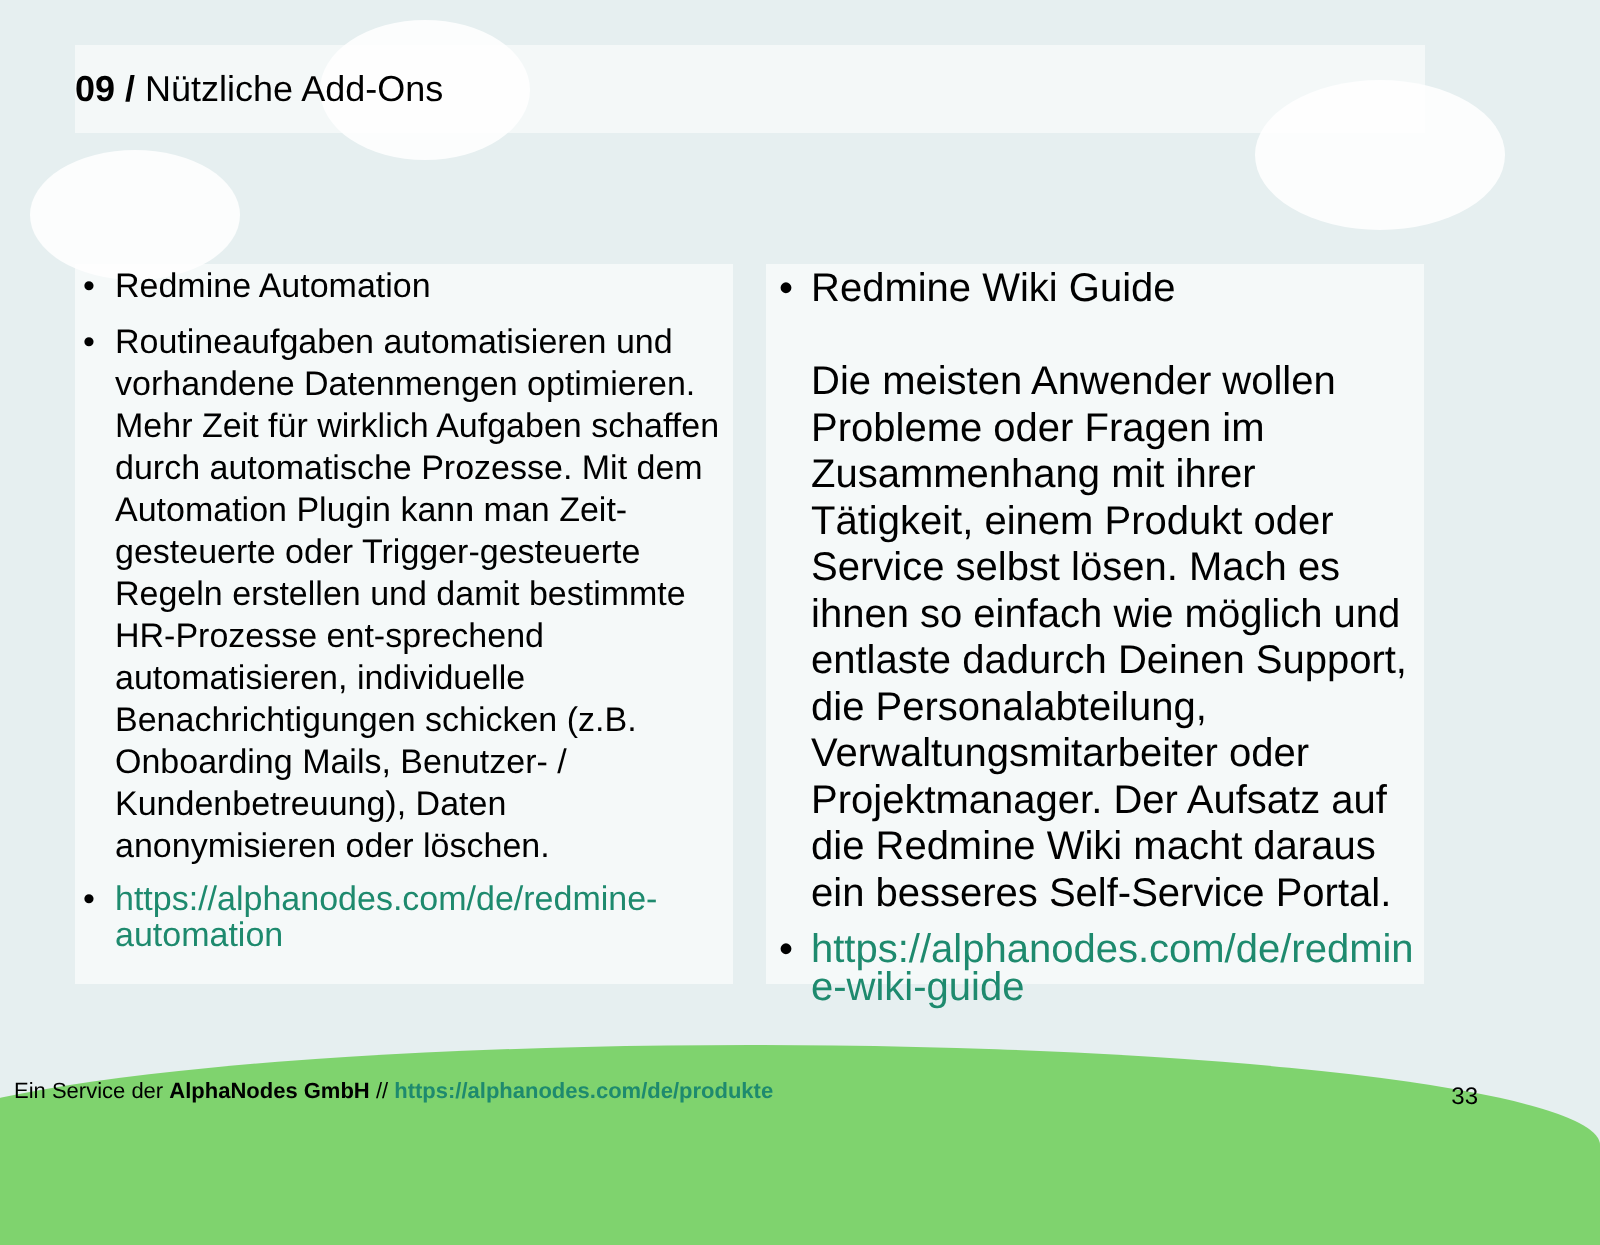09 / Nützliche Add-Ons
• Redmine Automation
• Routineaufgaben automatisieren und vorhandene Datenmengen optimieren. Mehr Zeit für wirklich Aufgaben schaffen durch automatische Prozesse. Mit dem Automation Plugin kann man Zeit-gesteuerte oder Trigger-gesteuerte Regeln erstellen und damit bestimmte HR-Prozesse ent-sprechend automatisieren, individuelle Benachrichtigungen schicken (z.B. Onboarding Mails, Benutzer- / Kundenbetreuung), Daten anonymisieren oder löschen.
• https://alphanodes.com/de/redmine-automation
• Redmine Wiki Guide
Die meisten Anwender wollen Probleme oder Fragen im Zusammenhang mit ihrer Tätigkeit, einem Produkt oder Service selbst lösen. Mach es ihnen so einfach wie möglich und entlaste dadurch Deinen Support, die Personalabteilung, Verwaltungsmitarbeiter oder Projektmanager. Der Aufsatz auf die Redmine Wiki macht daraus ein besseres Self-Service Portal.
• https://alphanodes.com/de/redmine-wiki-guide
Ein Service der AlphaNodes GmbH // https://alphanodes.com/de/produkte
33